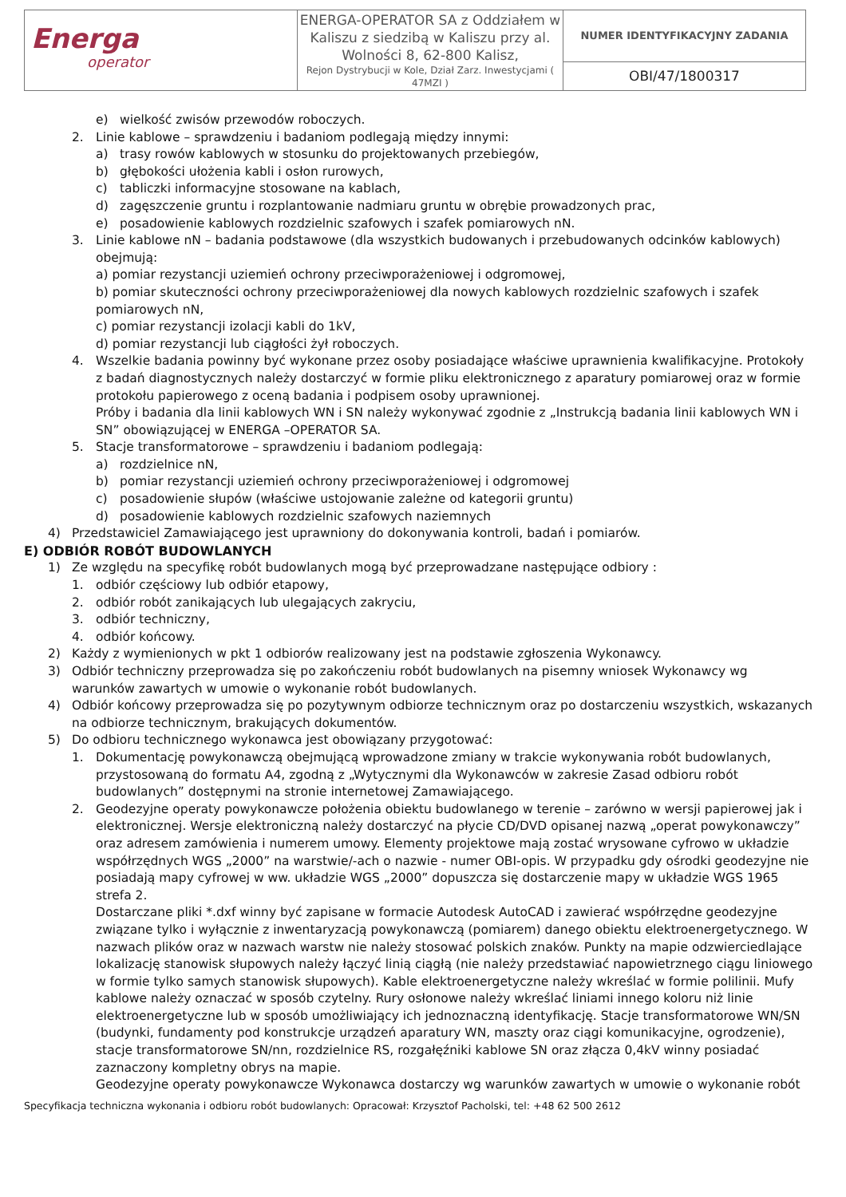| Energa operator | ENERGA-OPERATOR SA z Oddziałem w Kaliszu z siedzibą w Kaliszu przy al. Wolności 8, 62-800 Kalisz, Rejon Dystrybucji w Kole, Dział Zarz. Inwestycjami ( 47MZI ) | NUMER IDENTYFIKACYJNY ZADANIA |
| | | OBI/47/1800317 |
e) wielkość zwisów przewodów roboczych.
2. Linie kablowe – sprawdzeniu i badaniom podlegają między innymi:
a) trasy rowów kablowych w stosunku do projektowanych przebiegów,
b) głębokości ułożenia kabli i osłon rurowych,
c) tabliczki informacyjne stosowane na kablach,
d) zagęszczenie gruntu i rozplantowanie nadmiaru gruntu w obrębie prowadzonych prac,
e) posadowienie kablowych rozdzielnic szafowych i szafek pomiarowych nN.
3. Linie kablowe nN – badania podstawowe (dla wszystkich budowanych i przebudowanych odcinków kablowych) obejmują:
a) pomiar rezystancji uziemień ochrony przeciwporażeniowej i odgromowej,
b) pomiar skuteczności ochrony przeciwporażeniowej dla nowych kablowych rozdzielnic szafowych i szafek pomiarowych nN,
c) pomiar rezystancji izolacji kabli do 1kV,
d) pomiar rezystancji lub ciągłości żył roboczych.
4. Wszelkie badania powinny być wykonane przez osoby posiadające właściwe uprawnienia kwalifikacyjne. Protokoły z badań diagnostycznych należy dostarczyć w formie pliku elektronicznego z aparatury pomiarowej oraz w formie protokołu papierowego z oceną badania i podpisem osoby uprawnionej.
Próby i badania dla linii kablowych WN i SN należy wykonywać zgodnie z „Instrukcją badania linii kablowych WN i SN” obowiązującej w ENERGA –OPERATOR SA.
5. Stacje transformatorowe – sprawdzeniu i badaniom podlegają:
a) rozdzielnice nN,
b) pomiar rezystancji uziemień ochrony przeciwporażeniowej i odgromowej
c) posadowienie słupów (właściwe ustojowanie zależne od kategorii gruntu)
d) posadowienie kablowych rozdzielnic szafowych naziemnych
4) Przedstawiciel Zamawiającego jest uprawniony do dokonywania kontroli, badań i pomiarów.
E) ODBIÓR ROBÓT BUDOWLANYCH
1) Ze względu na specyfikę robót budowlanych mogą być przeprowadzane następujące odbiory :
1. odbiór częściowy lub odbiór etapowy,
2. odbiór robót zanikających lub ulegających zakryciu,
3. odbiór techniczny,
4. odbiór końcowy.
2) Każdy z wymienionych w pkt 1 odbiorów realizowany jest na podstawie zgłoszenia Wykonawcy.
3) Odbiór techniczny przeprowadza się po zakończeniu robót budowlanych na pisemny wniosek Wykonawcy wg warunków zawartych w umowie o wykonanie robót budowlanych.
4) Odbiór końcowy przeprowadza się po pozytywnym odbiorze technicznym oraz po dostarczeniu wszystkich, wskazanych na odbiorze technicznym, brakujących dokumentów.
5) Do odbioru technicznego wykonawca jest obowiązany przygotować:
1. Dokumentację powykonawczą obejmującą wprowadzone zmiany w trakcie wykonywania robót budowlanych, przystosowaną do formatu A4, zgodną z „Wytycznymi dla Wykonawców w zakresie Zasad odbioru robót budowlanych” dostępnymi na stronie internetowej Zamawiającego.
2. Geodezyjne operaty powykonawcze położenia obiektu budowlanego w terenie – zarówno w wersji papierowej jak i elektronicznej. Wersje elektroniczną należy dostarczyć na płycie CD/DVD opisanej nazwą „operat powykonawczy” oraz adresem zamówienia i numerem umowy. Elementy projektowe mają zostać wrysowane cyfrowo w układzie współrzędnych WGS „2000” na warstwie/-ach o nazwie - numer OBI-opis. W przypadku gdy ośrodki geodezyjne nie posiadają mapy cyfrowej w ww. układzie WGS „2000” dopuszcza się dostarczenie mapy w układzie WGS 1965 strefa 2.
Dostarczane pliki *.dxf winny być zapisane w formacie Autodesk AutoCAD i zawierać współrzędne geodezyjne związane tylko i wyłącznie z inwentaryzacją powykonawczą (pomiarem) danego obiektu elektroenergetycznego. W nazwach plików oraz w nazwach warstw nie należy stosować polskich znaków. Punkty na mapie odzwierciedlające lokalizację stanowisk słupowych należy łączyć linią ciągłą (nie należy przedstawiać napowietrznego ciągu liniowego w formie tylko samych stanowisk słupowych). Kable elektroenergetyczne należy wkreślać w formie polilinii. Mufy kablowe należy oznaczać w sposób czytelny. Rury osłonowe należy wkreślać liniami innego koloru niż linie elektroenergetyczne lub w sposób umożliwiający ich jednoznaczną identyfikację. Stacje transformatorowe WN/SN (budynki, fundamenty pod konstrukcje urządzeń aparatury WN, maszty oraz ciągi komunikacyjne, ogrodzenie), stacje transformatorowe SN/nn, rozdzielnice RS, rozgałęźniki kablowe SN oraz złącza 0,4kV winny posiadać zaznaczony kompletny obrys na mapie.
Geodezyjne operaty powykonawcze Wykonawca dostarczy wg warunków zawartych w umowie o wykonanie robót
Specyfikacja techniczna wykonania i odbioru robót budowlanych: Opracował: Krzysztof Pacholski, tel: +48 62 500 2612